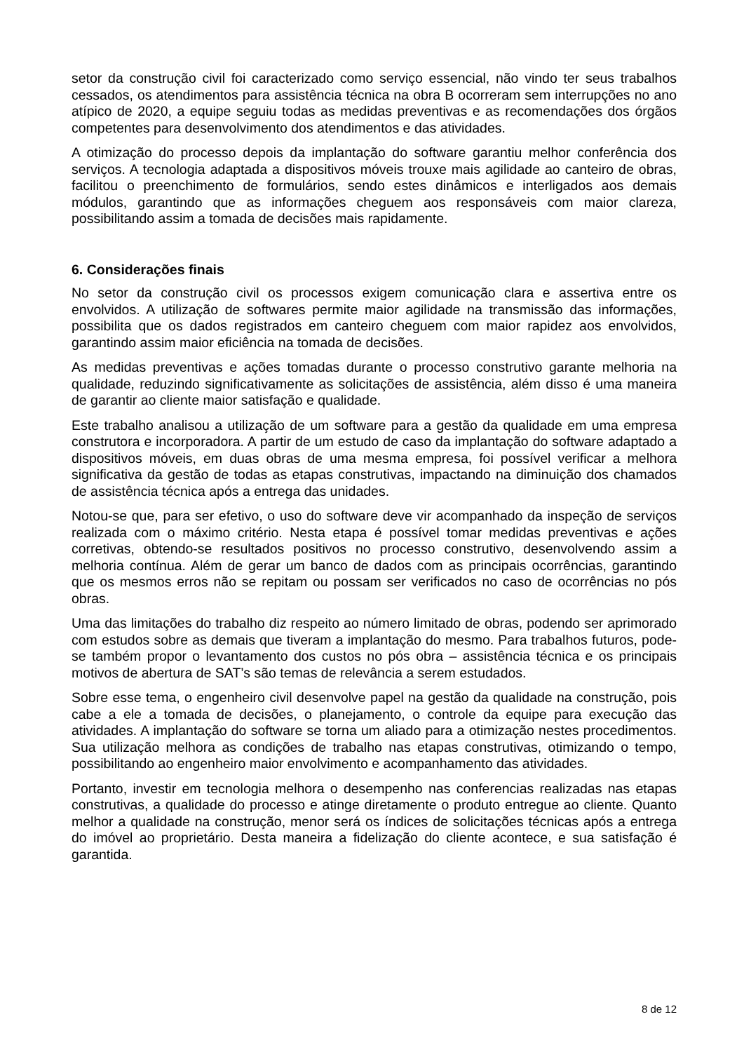setor da construção civil foi caracterizado como serviço essencial, não vindo ter seus trabalhos cessados, os atendimentos para assistência técnica na obra B ocorreram sem interrupções no ano atípico de 2020, a equipe seguiu todas as medidas preventivas e as recomendações dos órgãos competentes para desenvolvimento dos atendimentos e das atividades.
A otimização do processo depois da implantação do software garantiu melhor conferência dos serviços. A tecnologia adaptada a dispositivos móveis trouxe mais agilidade ao canteiro de obras, facilitou o preenchimento de formulários, sendo estes dinâmicos e interligados aos demais módulos, garantindo que as informações cheguem aos responsáveis com maior clareza, possibilitando assim a tomada de decisões mais rapidamente.
6. Considerações finais
No setor da construção civil os processos exigem comunicação clara e assertiva entre os envolvidos. A utilização de softwares permite maior agilidade na transmissão das informações, possibilita que os dados registrados em canteiro cheguem com maior rapidez aos envolvidos, garantindo assim maior eficiência na tomada de decisões.
As medidas preventivas e ações tomadas durante o processo construtivo garante melhoria na qualidade, reduzindo significativamente as solicitações de assistência, além disso é uma maneira de garantir ao cliente maior satisfação e qualidade.
Este trabalho analisou a utilização de um software para a gestão da qualidade em uma empresa construtora e incorporadora. A partir de um estudo de caso da implantação do software adaptado a dispositivos móveis, em duas obras de uma mesma empresa, foi possível verificar a melhora significativa da gestão de todas as etapas construtivas, impactando na diminuição dos chamados de assistência técnica após a entrega das unidades.
Notou-se que, para ser efetivo, o uso do software deve vir acompanhado da inspeção de serviços realizada com o máximo critério. Nesta etapa é possível tomar medidas preventivas e ações corretivas, obtendo-se resultados positivos no processo construtivo, desenvolvendo assim a melhoria contínua. Além de gerar um banco de dados com as principais ocorrências, garantindo que os mesmos erros não se repitam ou possam ser verificados no caso de ocorrências no pós obras.
Uma das limitações do trabalho diz respeito ao número limitado de obras, podendo ser aprimorado com estudos sobre as demais que tiveram a implantação do mesmo. Para trabalhos futuros, pode-se também propor o levantamento dos custos no pós obra – assistência técnica e os principais motivos de abertura de SAT’s são temas de relevância a serem estudados.
Sobre esse tema, o engenheiro civil desenvolve papel na gestão da qualidade na construção, pois cabe a ele a tomada de decisões, o planejamento, o controle da equipe para execução das atividades. A implantação do software se torna um aliado para a otimização nestes procedimentos. Sua utilização melhora as condições de trabalho nas etapas construtivas, otimizando o tempo, possibilitando ao engenheiro maior envolvimento e acompanhamento das atividades.
Portanto, investir em tecnologia melhora o desempenho nas conferencias realizadas nas etapas construtivas, a qualidade do processo e atinge diretamente o produto entregue ao cliente. Quanto melhor a qualidade na construção, menor será os índices de solicitações técnicas após a entrega do imóvel ao proprietário. Desta maneira a fidelização do cliente acontece, e sua satisfação é garantida.
8 de 12